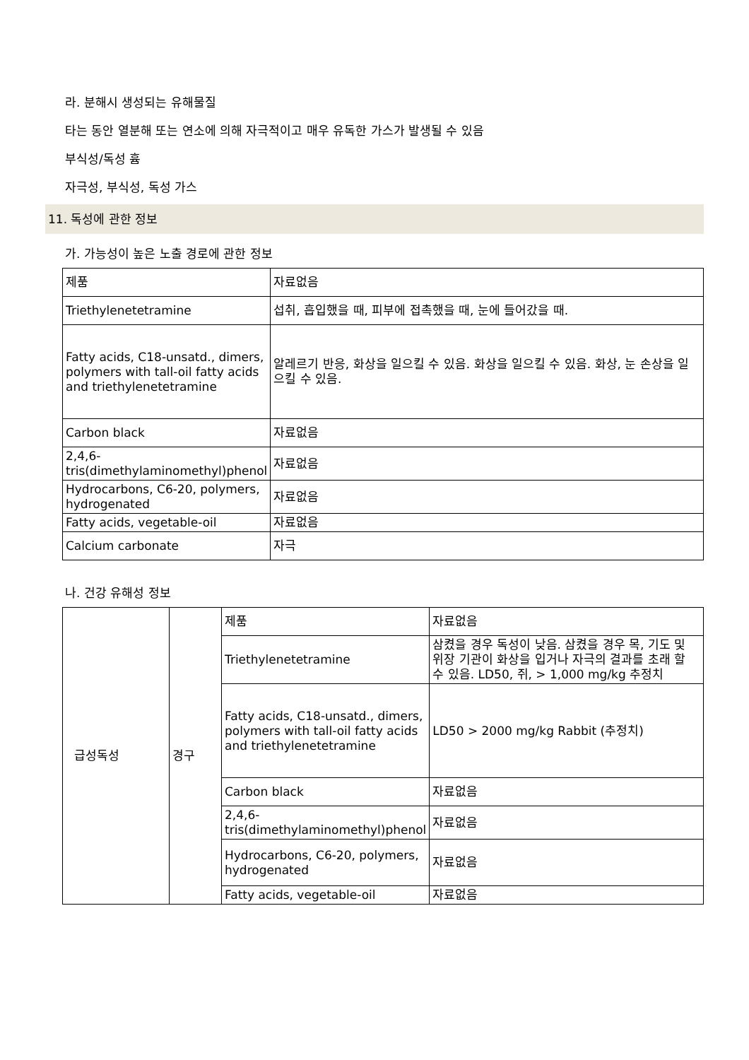라. 분해시 생성되는 유해물질
타는 동안 열분해 또는 연소에 의해 자극적이고 매우 유독한 가스가 발생될 수 있음
부식성/독성 흄
자극성, 부식성, 독성 가스
11. 독성에 관한 정보
가. 가능성이 높은 노출 경로에 관한 정보
| 제품 | 자료없음 |
| Triethylenetetramine | 섭취, 흡입했을 때, 피부에 접촉했을 때, 눈에 들어갔을 때. |
| Fatty acids, C18-unsatd., dimers, polymers with tall-oil fatty acids and triethylenetetramine | 알레르기 반응, 화상을 일으킬 수 있음. 화상을 일으킬 수 있음. 화상, 눈 손상을 일으킬 수 있음. |
| Carbon black | 자료없음 |
| 2,4,6-tris(dimethylaminomethyl)phenol | 자료없음 |
| Hydrocarbons, C6-20, polymers, hydrogenated | 자료없음 |
| Fatty acids, vegetable-oil | 자료없음 |
| Calcium carbonate | 자극 |
나. 건강 유해성 정보
| 급성독성 | 경구 | 제품 | 자료없음 |
| | | Triethylenetetramine | 삼켰을 경우 독성이 낮음. 삼켰을 경우 목, 기도 및 위장 기관이 화상을 입거나 자극의 결과를 초래 할 수 있음. LD50, 쥐, > 1,000 mg/kg 추정치 |
| | | Fatty acids, C18-unsatd., dimers, polymers with tall-oil fatty acids and triethylenetetramine | LD50 > 2000 mg/kg Rabbit (추정치) |
| | | Carbon black | 자료없음 |
| | | 2,4,6-tris(dimethylaminomethyl)phenol | 자료없음 |
| | | Hydrocarbons, C6-20, polymers, hydrogenated | 자료없음 |
| | | Fatty acids, vegetable-oil | 자료없음 |